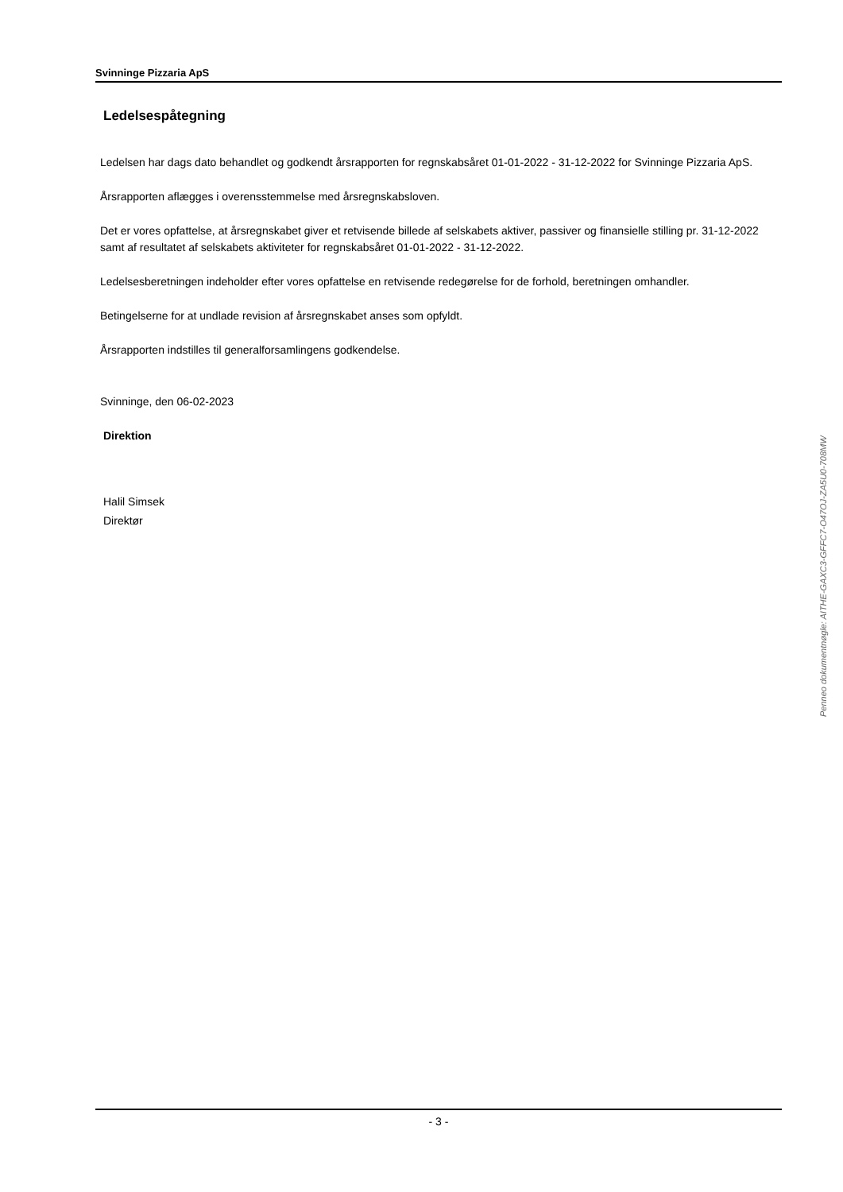Svinninge Pizzaria ApS
Ledelsespåtegning
Ledelsen har dags dato behandlet og godkendt årsrapporten for regnskabsåret 01-01-2022 - 31-12-2022 for Svinninge Pizzaria ApS.
Årsrapporten aflægges i overensstemmelse med årsregnskabsloven.
Det er vores opfattelse, at årsregnskabet giver et retvisende billede af selskabets aktiver, passiver og finansielle stilling pr. 31-12-2022 samt af resultatet af selskabets aktiviteter for regnskabsåret 01-01-2022 - 31-12-2022.
Ledelsesberetningen indeholder efter vores opfattelse en retvisende redegørelse for de forhold, beretningen omhandler.
Betingelserne for at undlade revision af årsregnskabet anses som opfyldt.
Årsrapporten indstilles til generalforsamlingens godkendelse.
Svinninge, den 06-02-2023
Direktion
Halil Simsek
Direktør
Penneo dokumentnøgle: AITHE-GAXC3-GFFC7-O47OJ-ZA5U0-708MW
- 3 -